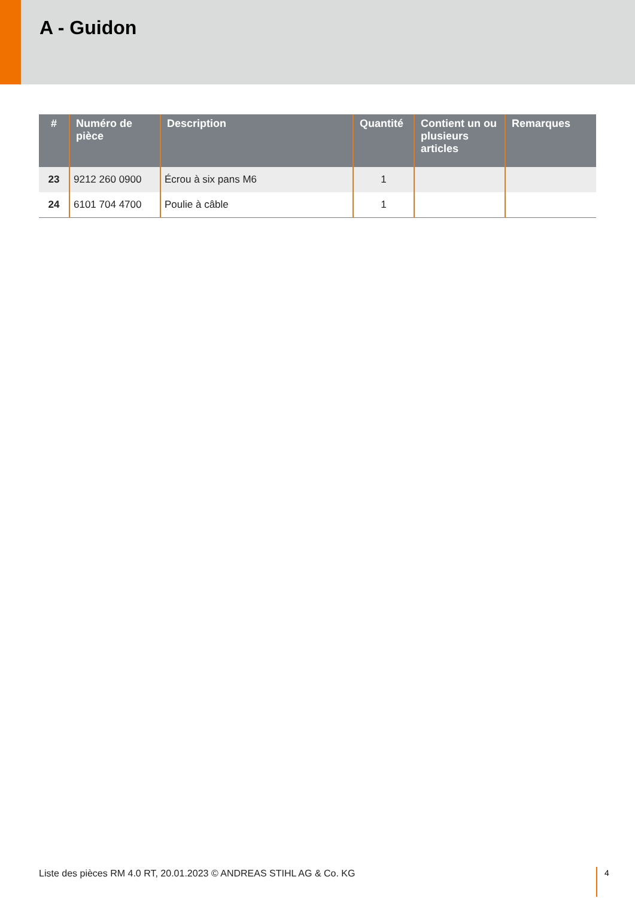A - Guidon
| # | Numéro de pièce | Description | Quantité | Contient un ou plusieurs articles | Remarques |
| --- | --- | --- | --- | --- | --- |
| 23 | 9212 260 0900 | Écrou à six pans M6 | 1 | | |
| 24 | 6101 704 4700 | Poulie à câble | 1 | | |
Liste des pièces RM 4.0 RT, 20.01.2023 © ANDREAS STIHL AG & Co. KG
4